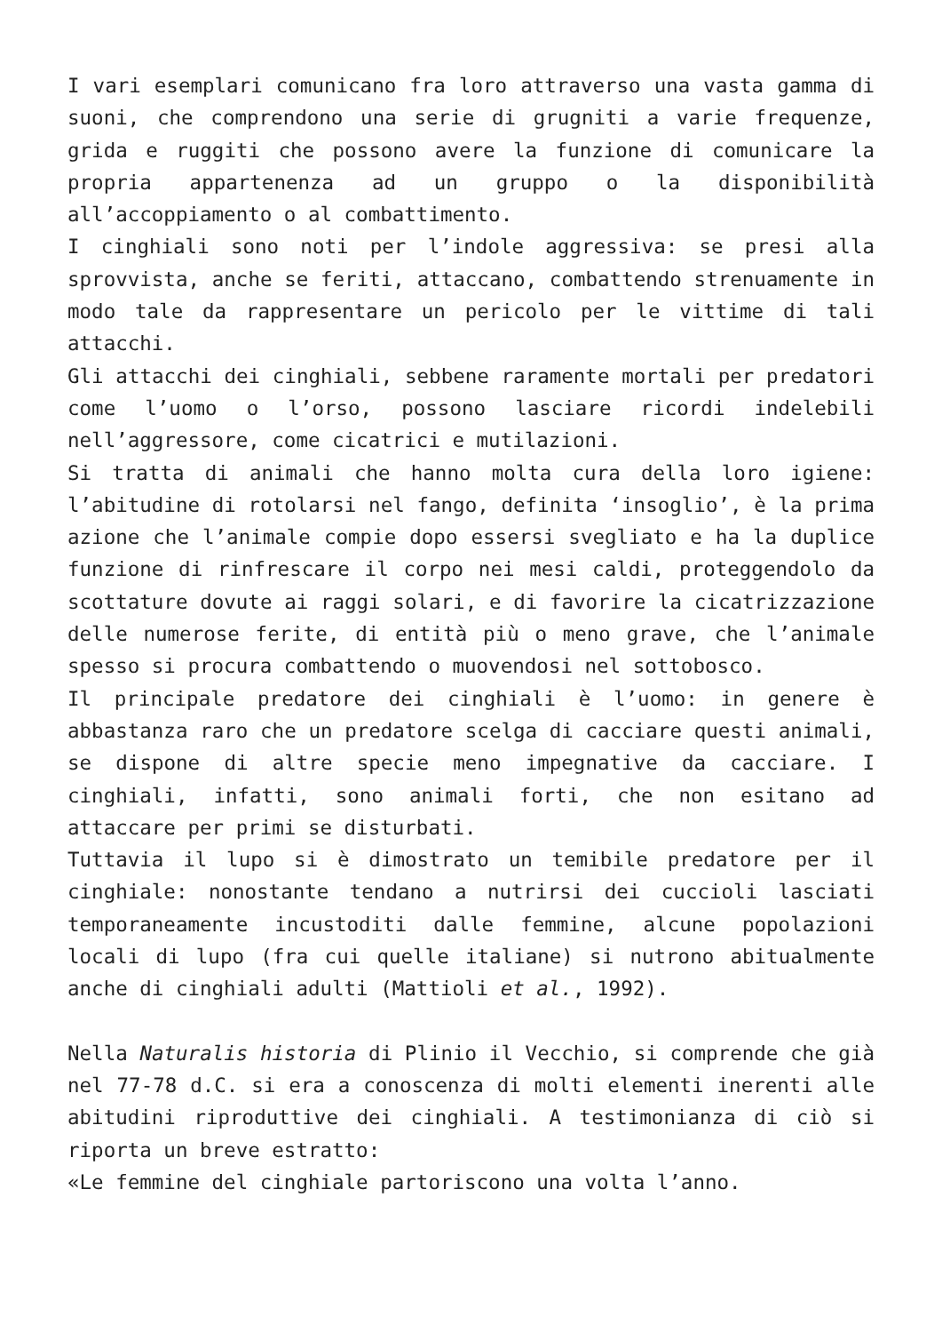I vari esemplari comunicano fra loro attraverso una vasta gamma di suoni, che comprendono una serie di grugniti a varie frequenze, grida e ruggiti che possono avere la funzione di comunicare la propria appartenenza ad un gruppo o la disponibilità all’accoppiamento o al combattimento.
I cinghiali sono noti per l’indole aggressiva: se presi alla sprovvista, anche se feriti, attaccano, combattendo strenuamente in modo tale da rappresentare un pericolo per le vittime di tali attacchi.
Gli attacchi dei cinghiali, sebbene raramente mortali per predatori come l’uomo o l’orso, possono lasciare ricordi indelebili nell’aggressore, come cicatrici e mutilazioni.
Si tratta di animali che hanno molta cura della loro igiene: l’abitudine di rotolarsi nel fango, definita ‘insoglio’, è la prima azione che l’animale compie dopo essersi svegliato e ha la duplice funzione di rinfrescare il corpo nei mesi caldi, proteggendolo da scottature dovute ai raggi solari, e di favorire la cicatrizzazione delle numerose ferite, di entità più o meno grave, che l’animale spesso si procura combattendo o muovendosi nel sottobosco.
Il principale predatore dei cinghiali è l’uomo: in genere è abbastanza raro che un predatore scelga di cacciare questi animali, se dispone di altre specie meno impegnative da cacciare. I cinghiali, infatti, sono animali forti, che non esitano ad attaccare per primi se disturbati.
Tuttavia il lupo si è dimostrato un temibile predatore per il cinghiale: nonostante tendano a nutrirsi dei cuccioli lasciati temporaneamente incustoditi dalle femmine, alcune popolazioni locali di lupo (fra cui quelle italiane) si nutrono abitualmente anche di cinghiali adulti (Mattioli et al., 1992).
Nella Naturalis historia di Plinio il Vecchio, si comprende che già nel 77-78 d.C. si era a conoscenza di molti elementi inerenti alle abitudini riproduttive dei cinghiali. A testimonianza di ciò si riporta un breve estratto:
«Le femmine del cinghiale partoriscono una volta l’anno.